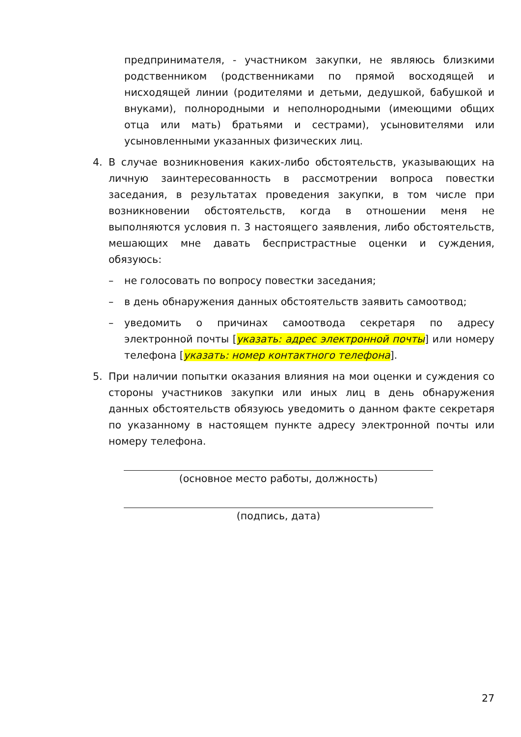предпринимателя, - участником закупки, не являюсь близкими родственником (родственниками по прямой восходящей и нисходящей линии (родителями и детьми, дедушкой, бабушкой и внуками), полнородными и неполнородными (имеющими общих отца или мать) братьями и сестрами), усыновителями или усыновленными указанных физических лиц.
4. В случае возникновения каких-либо обстоятельств, указывающих на личную заинтересованность в рассмотрении вопроса повестки заседания, в результатах проведения закупки, в том числе при возникновении обстоятельств, когда в отношении меня не выполняются условия п. 3 настоящего заявления, либо обстоятельств, мешающих мне давать беспристрастные оценки и суждения, обязуюсь:
– не голосовать по вопросу повестки заседания;
– в день обнаружения данных обстоятельств заявить самоотвод;
– уведомить о причинах самоотвода секретаря по адресу электронной почты [указать: адрес электронной почты] или номеру телефона [указать: номер контактного телефона].
5. При наличии попытки оказания влияния на мои оценки и суждения со стороны участников закупки или иных лиц в день обнаружения данных обстоятельств обязуюсь уведомить о данном факте секретаря по указанному в настоящем пункте адресу электронной почты или номеру телефона.
(основное место работы, должность)
(подпись, дата)
27